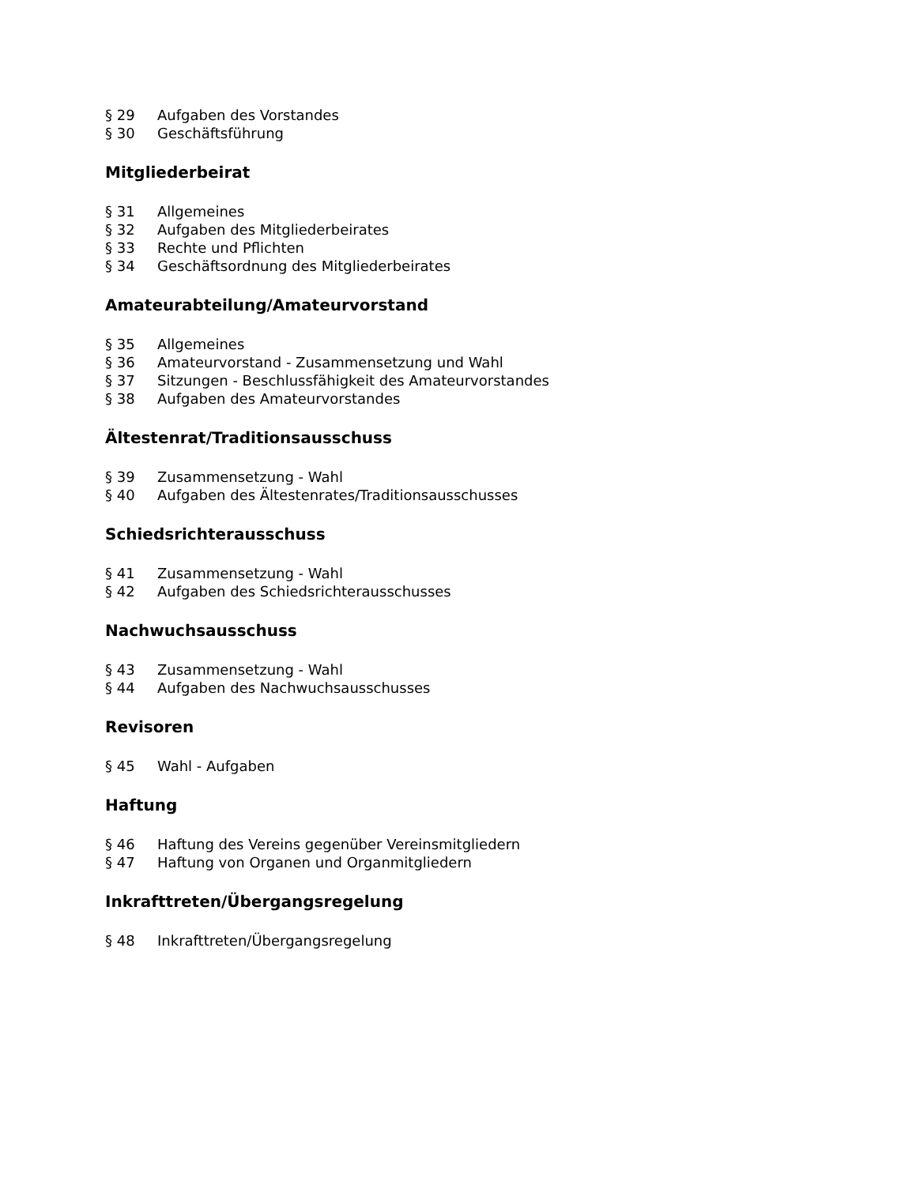§ 29 Aufgaben des Vorstandes
§ 30 Geschäftsführung
Mitgliederbeirat
§ 31 Allgemeines
§ 32 Aufgaben des Mitgliederbeirates
§ 33 Rechte und Pflichten
§ 34 Geschäftsordnung des Mitgliederbeirates
Amateurabteilung/Amateurvorstand
§ 35 Allgemeines
§ 36 Amateurvorstand - Zusammensetzung und Wahl
§ 37 Sitzungen - Beschlussfähigkeit des Amateurvorstandes
§ 38 Aufgaben des Amateurvorstandes
Ältestenrat/Traditionsausschuss
§ 39 Zusammensetzung - Wahl
§ 40 Aufgaben des Ältestenrates/Traditionsausschusses
Schiedsrichterausschuss
§ 41 Zusammensetzung - Wahl
§ 42 Aufgaben des Schiedsrichterausschusses
Nachwuchsausschuss
§ 43 Zusammensetzung - Wahl
§ 44 Aufgaben des Nachwuchsausschusses
Revisoren
§ 45 Wahl - Aufgaben
Haftung
§ 46 Haftung des Vereins gegenüber Vereinsmitgliedern
§ 47 Haftung von Organen und Organmitgliedern
Inkrafttreten/Übergangsregelung
§ 48 Inkrafttreten/Übergangsregelung